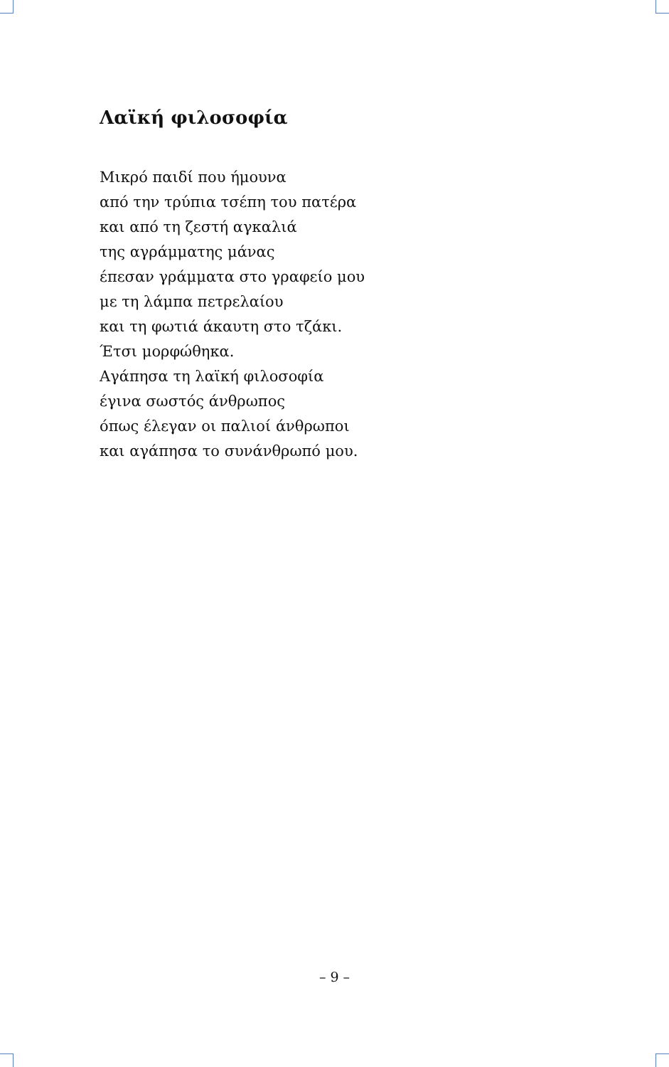Λαϊκή φιλοσοφία
Μικρό παιδί που ήμουνα
από την τρύπια τσέπη του πατέρα
και από τη ζεστή αγκαλιά
της αγράμματης μάνας
έπεσαν γράμματα στο γραφείο μου
με τη λάμπα πετρελαίου
και τη φωτιά άκαυτη στο τζάκι.
Έτσι μορφώθηκα.
Αγάπησα τη λαϊκή φιλοσοφία
έγινα σωστός άνθρωπος
όπως έλεγαν οι παλιοί άνθρωποι
και αγάπησα το συνάνθρωπό μου.
– 9 –